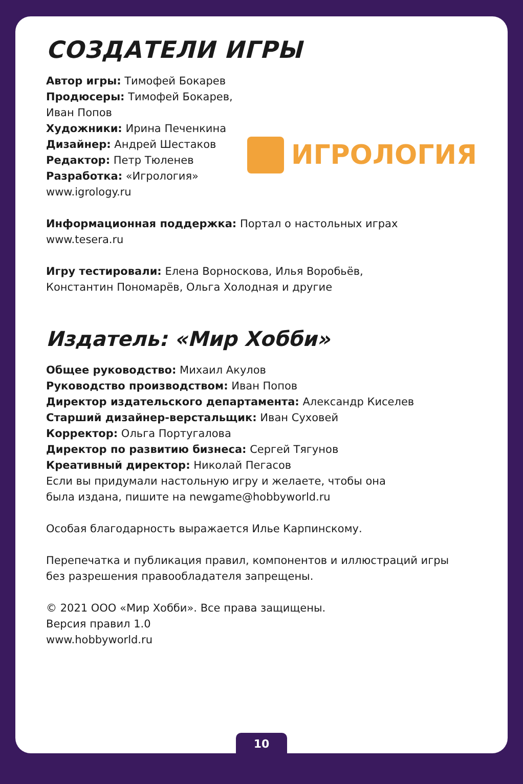СОЗДАТЕЛИ ИГРЫ
Автор игры: Тимофей Бокарев
Продюсеры: Тимофей Бокарев, Иван Попов
Художники: Ирина Печенкина
Дизайнер: Андрей Шестаков
Редактор: Петр Тюленев
Разработка: «Игрология»
www.igrology.ru
ИГРОЛОГИЯ
Информационная поддержка: Портал о настольных играх www.tesera.ru
Игру тестировали: Елена Ворноскова, Илья Воробьёв,
Константин Пономарёв, Ольга Холодная и другие
Издатель: «Мир Хобби»
Общее руководство: Михаил Акулов
Руководство производством: Иван Попов
Директор издательского департамента: Александр Киселев
Старший дизайнер-верстальщик: Иван Суховей
Корректор: Ольга Португалова
Директор по развитию бизнеса: Сергей Тягунов
Креативный директор: Николай Пегасов
Если вы придумали настольную игру и желаете, чтобы она
была издана, пишите на newgame@hobbyworld.ru
Особая благодарность выражается Илье Карпинскому.
Перепечатка и публикация правил, компонентов и иллюстраций игры
без разрешения правообладателя запрещены.
© 2021 ООО «Мир Хобби». Все права защищены.
Версия правил 1.0
www.hobbyworld.ru
10